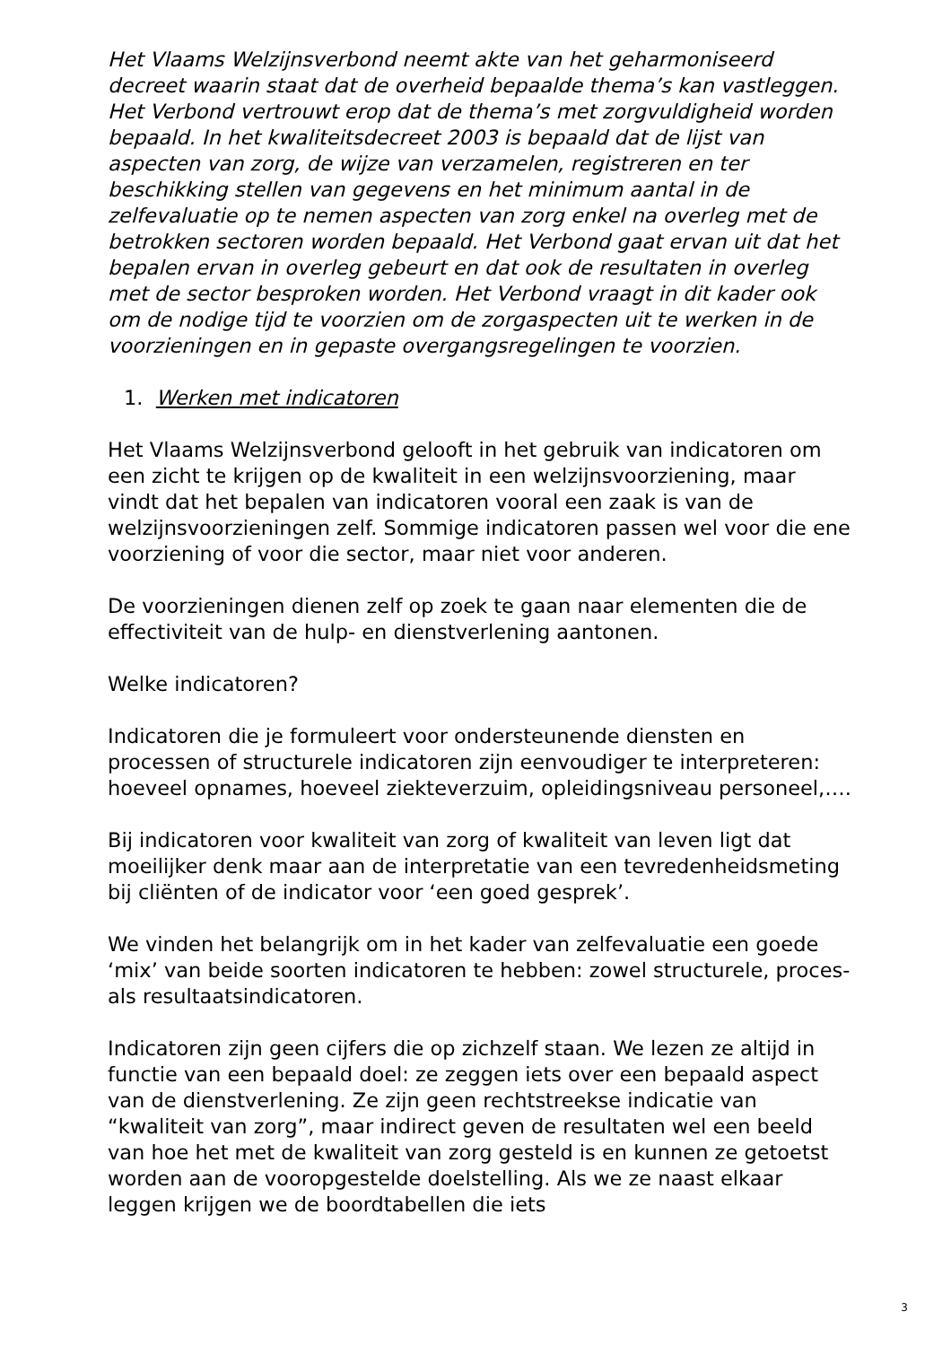Het Vlaams Welzijnsverbond neemt akte van het geharmoniseerd decreet waarin staat dat de overheid bepaalde thema’s kan vastleggen. Het Verbond vertrouwt erop dat de thema’s met zorgvuldigheid worden bepaald. In het kwaliteitsdecreet 2003 is bepaald dat de lijst van aspecten van zorg, de wijze van verzamelen, registreren en ter beschikking stellen van gegevens en het minimum aantal in de zelfevaluatie op te nemen aspecten van zorg enkel na overleg met de betrokken sectoren worden bepaald. Het Verbond gaat ervan uit dat het bepalen ervan in overleg gebeurt en dat ook de resultaten in overleg met de sector besproken worden. Het Verbond vraagt in dit kader ook om de nodige tijd te voorzien om de zorgaspecten uit te werken in de voorzieningen en in gepaste overgangsregelingen te voorzien.
1. Werken met indicatoren
Het Vlaams Welzijnsverbond gelooft in het gebruik van indicatoren om een zicht te krijgen op de kwaliteit in een welzijnsvoorziening, maar vindt dat het bepalen van indicatoren vooral een zaak is van de welzijnsvoorzieningen zelf. Sommige indicatoren passen wel voor die ene voorziening of voor die sector, maar niet voor anderen.
De voorzieningen dienen zelf op zoek te gaan naar elementen die de effectiviteit van de hulp- en dienstverlening aantonen.
Welke indicatoren?
Indicatoren die je formuleert voor ondersteunende diensten en processen of structurele indicatoren zijn eenvoudiger te interpreteren: hoeveel opnames, hoeveel ziekteverzuim, opleidingsniveau personeel,….
Bij indicatoren voor kwaliteit van zorg of kwaliteit van leven ligt dat moeilijker denk maar aan de interpretatie van een tevredenheidsmeting bij cliënten of de indicator voor ‘een goed gesprek’.
We vinden het belangrijk om in het kader van zelfevaluatie een goede ‘mix’ van beide soorten indicatoren te hebben: zowel structurele, proces- als resultaatsindicatoren.
Indicatoren zijn geen cijfers die op zichzelf staan. We lezen ze altijd in functie van een bepaald doel: ze zeggen iets over een bepaald aspect van de dienstverlening. Ze zijn geen rechtstreekse indicatie van “kwaliteit van zorg”, maar indirect geven de resultaten wel een beeld van hoe het met de kwaliteit van zorg gesteld is en kunnen ze getoetst worden aan de vooropgestelde doelstelling. Als we ze naast elkaar leggen krijgen we de boordtabellen die iets
3